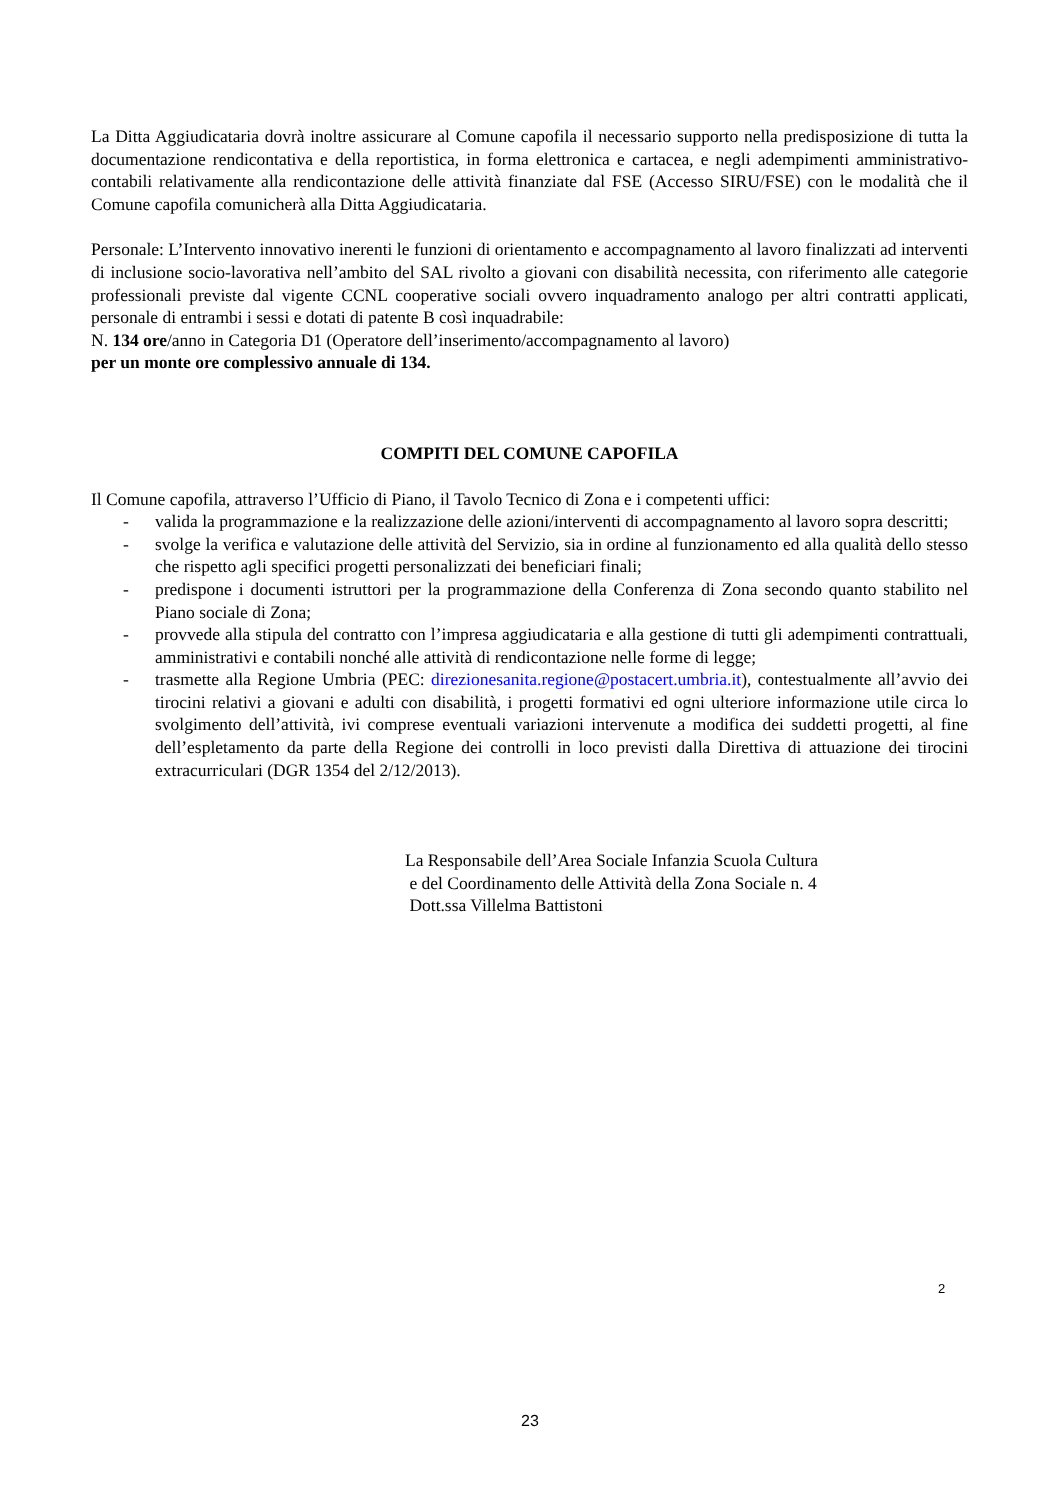La Ditta Aggiudicataria dovrà inoltre assicurare al Comune capofila il necessario supporto nella predisposizione di tutta la documentazione rendicontativa e della reportistica, in forma elettronica e cartacea, e negli adempimenti amministrativo-contabili relativamente alla rendicontazione delle attività finanziate dal FSE (Accesso SIRU/FSE) con le modalità che il Comune capofila comunicherà alla Ditta Aggiudicataria.
Personale: L’Intervento innovativo inerenti le funzioni di orientamento e accompagnamento al lavoro finalizzati ad interventi di inclusione socio-lavorativa nell’ambito del SAL rivolto a giovani con disabilità necessita, con riferimento alle categorie professionali previste dal vigente CCNL cooperative sociali ovvero inquadramento analogo per altri contratti applicati, personale di entrambi i sessi e dotati di patente B così inquadrabile:
N. 134 ore/anno in Categoria D1 (Operatore dell’inserimento/accompagnamento al lavoro)
per un monte ore complessivo annuale di 134.
COMPITI DEL COMUNE CAPOFILA
Il Comune capofila, attraverso l’Ufficio di Piano, il Tavolo Tecnico di Zona e i competenti uffici:
- valida la programmazione e la realizzazione delle azioni/interventi di accompagnamento al lavoro sopra descritti;
- svolge la verifica e valutazione delle attività del Servizio, sia in ordine al funzionamento ed alla qualità dello stesso che rispetto agli specifici progetti personalizzati dei beneficiari finali;
- predispone i documenti istruttori per la programmazione della Conferenza di Zona secondo quanto stabilito nel Piano sociale di Zona;
- provvede alla stipula del contratto con l’impresa aggiudicataria e alla gestione di tutti gli adempimenti contrattuali, amministrativi e contabili nonché alle attività di rendicontazione nelle forme di legge;
- trasmette alla Regione Umbria (PEC: direzionesanita.regione@postacert.umbria.it), contestualmente all’avvio dei tirocini relativi a giovani e adulti con disabilità, i progetti formativi ed ogni ulteriore informazione utile circa lo svolgimento dell’attività, ivi comprese eventuali variazioni intervenute a modifica dei suddetti progetti, al fine dell’espletamento da parte della Regione dei controlli in loco previsti dalla Direttiva di attuazione dei tirocini extracurriculari (DGR 1354 del 2/12/2013).
La Responsabile dell’Area Sociale Infanzia Scuola Cultura
e del Coordinamento delle Attività della Zona Sociale n. 4
Dott.ssa Villelma Battistoni
2
23